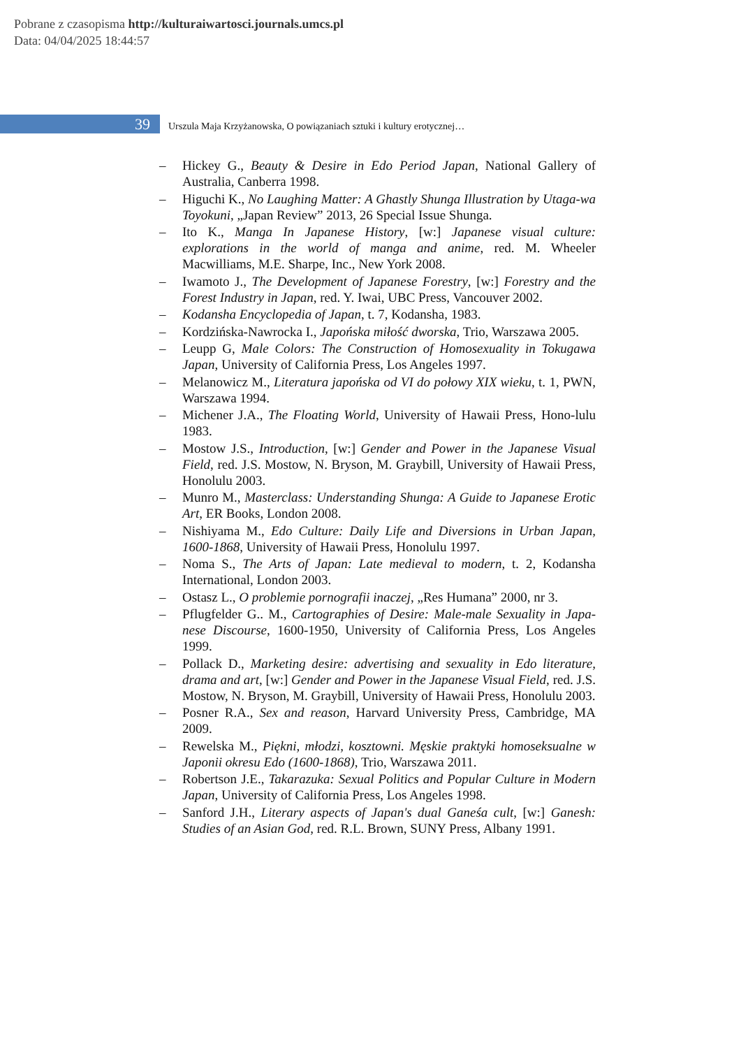Pobrane z czasopisma http://kulturaiwartosci.journals.umcs.pl
Data: 04/04/2025 18:44:57
39
Urszula Maja Krzyżanowska, O powiązaniach sztuki i kultury erotycznej…
– Hickey G., Beauty & Desire in Edo Period Japan, National Gallery of Australia, Canberra 1998.
– Higuchi K., No Laughing Matter: A Ghastly Shunga Illustration by Utaga-wa Toyokuni, „Japan Review” 2013, 26 Special Issue Shunga.
– Ito K., Manga In Japanese History, [w:] Japanese visual culture: explorations in the world of manga and anime, red. M. Wheeler Macwilliams, M.E. Sharpe, Inc., New York 2008.
– Iwamoto J., The Development of Japanese Forestry, [w:] Forestry and the Forest Industry in Japan, red. Y. Iwai, UBC Press, Vancouver 2002.
– Kodansha Encyclopedia of Japan, t. 7, Kodansha, 1983.
– Kordzińska-Nawrocka I., Japońska miłość dworska, Trio, Warszawa 2005.
– Leupp G, Male Colors: The Construction of Homosexuality in Tokugawa Japan, University of California Press, Los Angeles 1997.
– Melanowicz M., Literatura japońska od VI do połowy XIX wieku, t. 1, PWN, Warszawa 1994.
– Michener J.A., The Floating World, University of Hawaii Press, Hono-lulu 1983.
– Mostow J.S., Introduction, [w:] Gender and Power in the Japanese Visual Field, red. J.S. Mostow, N. Bryson, M. Graybill, University of Hawaii Press, Honolulu 2003.
– Munro M., Masterclass: Understanding Shunga: A Guide to Japanese Erotic Art, ER Books, London 2008.
– Nishiyama M., Edo Culture: Daily Life and Diversions in Urban Japan, 1600-1868, University of Hawaii Press, Honolulu 1997.
– Noma S., The Arts of Japan: Late medieval to modern, t. 2, Kodansha International, London 2003.
– Ostasz L., O problemie pornografii inaczej, „Res Humana” 2000, nr 3.
– Pflugfelder G.. M., Cartographies of Desire: Male-male Sexuality in Japa-nese Discourse, 1600-1950, University of California Press, Los Angeles 1999.
– Pollack D., Marketing desire: advertising and sexuality in Edo literature, drama and art, [w:] Gender and Power in the Japanese Visual Field, red. J.S. Mostow, N. Bryson, M. Graybill, University of Hawaii Press, Honolulu 2003.
– Posner R.A., Sex and reason, Harvard University Press, Cambridge, MA 2009.
– Rewelska M., Piękni, młodzi, kosztowni. Męskie praktyki homoseksualne w Japonii okresu Edo (1600-1868), Trio, Warszawa 2011.
– Robertson J.E., Takarazuka: Sexual Politics and Popular Culture in Modern Japan, University of California Press, Los Angeles 1998.
– Sanford J.H., Literary aspects of Japan's dual Ganeśa cult, [w:] Ganesh: Studies of an Asian God, red. R.L. Brown, SUNY Press, Albany 1991.